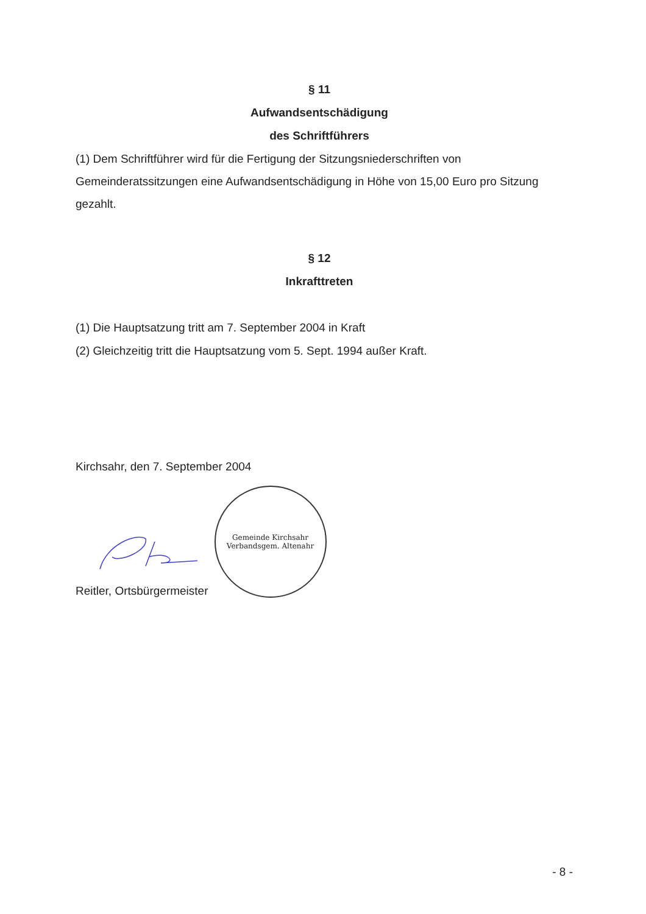§ 11
Aufwandsentschädigung
des Schriftführers
(1) Dem Schriftführer wird für die Fertigung der Sitzungsniederschriften von Gemeinderatssitzungen eine Aufwandsentschädigung in Höhe von 15,00 Euro pro Sitzung gezahlt.
§ 12
Inkrafttreten
(1) Die Hauptsatzung tritt am 7. September 2004 in Kraft
(2) Gleichzeitig tritt die Hauptsatzung vom 5. Sept. 1994 außer Kraft.
Kirchsahr, den 7. September 2004
Reitler, Ortsbürgermeister
Gemeinde Kirchsahr
Verbandsgem. Altenahr
- 8 -